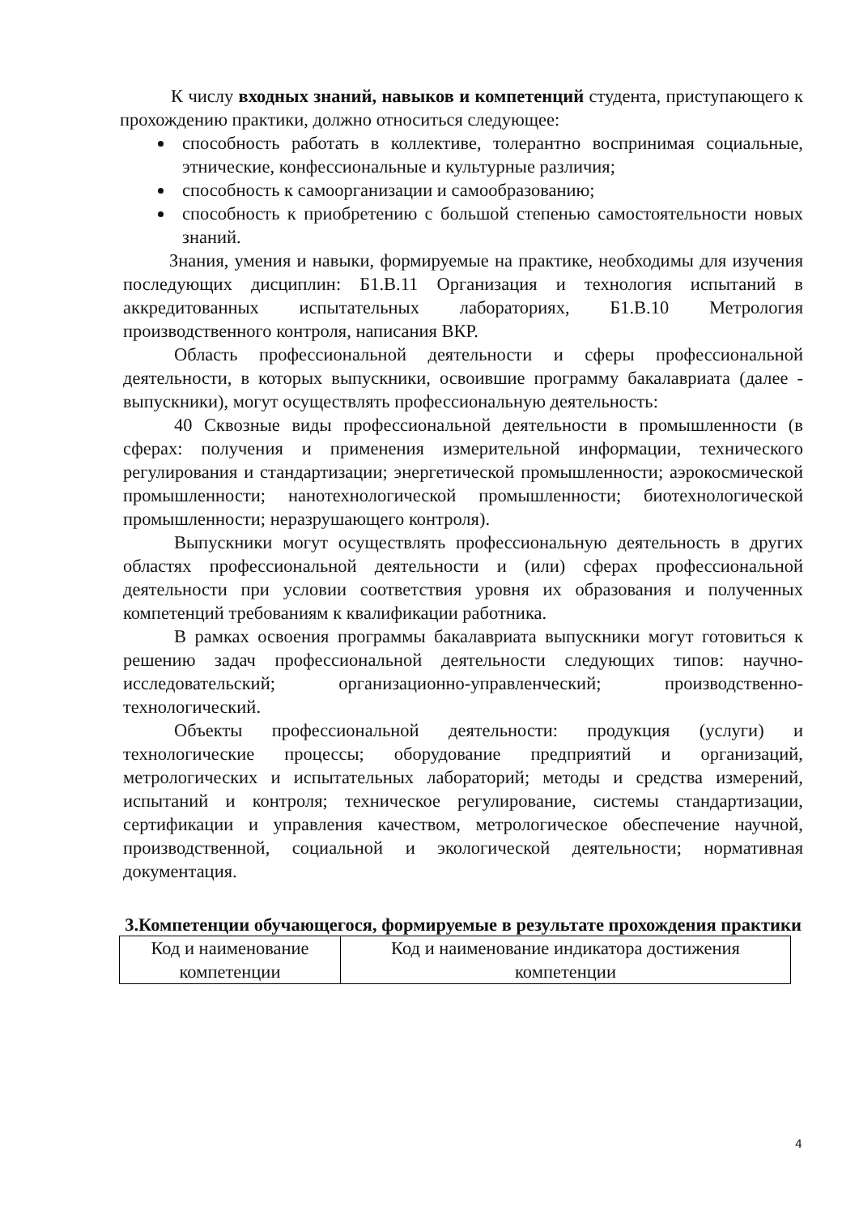К числу входных знаний, навыков и компетенций студента, приступающего к прохождению практики, должно относиться следующее:
способность работать в коллективе, толерантно воспринимая социальные, этнические, конфессиональные и культурные различия;
способность к самоорганизации и самообразованию;
способность к приобретению с большой степенью самостоятельности новых знаний.
Знания, умения и навыки, формируемые на практике, необходимы для изучения последующих дисциплин: Б1.В.11 Организация и технология испытаний в аккредитованных испытательных лабораториях, Б1.В.10 Метрология производственного контроля, написания ВКР.
Область профессиональной деятельности и сферы профессиональной деятельности, в которых выпускники, освоившие программу бакалавриата (далее - выпускники), могут осуществлять профессиональную деятельность:
40 Сквозные виды профессиональной деятельности в промышленности (в сферах: получения и применения измерительной информации, технического регулирования и стандартизации; энергетической промышленности; аэрокосмической промышленности; нанотехнологической промышленности; биотехнологической промышленности; неразрушающего контроля).
Выпускники могут осуществлять профессиональную деятельность в других областях профессиональной деятельности и (или) сферах профессиональной деятельности при условии соответствия уровня их образования и полученных компетенций требованиям к квалификации работника.
В рамках освоения программы бакалавриата выпускники могут готовиться к решению задач профессиональной деятельности следующих типов: научно-исследовательский; организационно-управленческий; производственно-технологический.
Объекты профессиональной деятельности: продукция (услуги) и технологические процессы; оборудование предприятий и организаций, метрологических и испытательных лабораторий; методы и средства измерений, испытаний и контроля; техническое регулирование, системы стандартизации, сертификации и управления качеством, метрологическое обеспечение научной, производственной, социальной и экологической деятельности; нормативная документация.
3.Компетенции обучающегося, формируемые в результате прохождения практики
| Код и наименование компетенции | Код и наименование индикатора достижения компетенции |
4